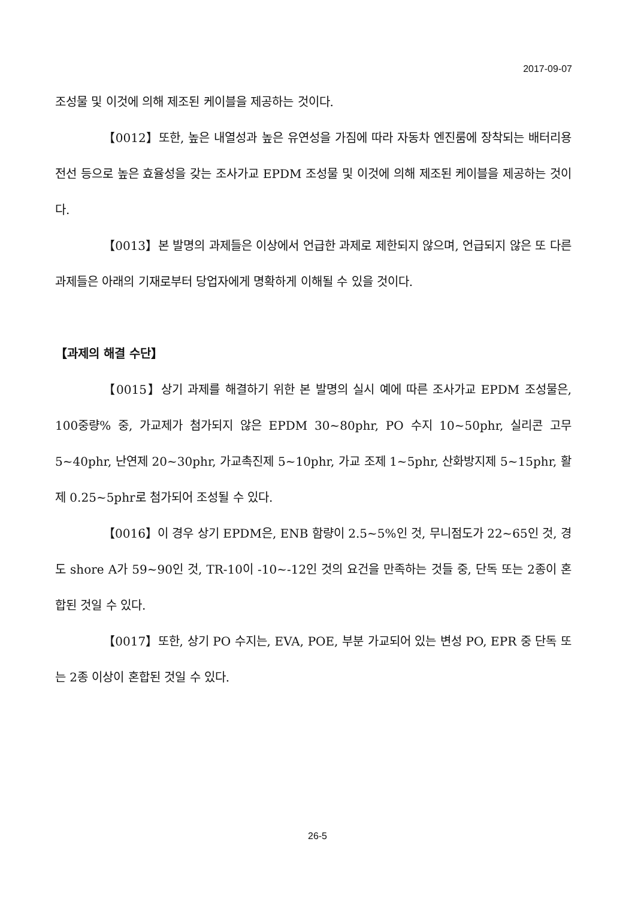2017-09-07
조성물 및 이것에 의해 제조된 케이블을 제공하는 것이다.
【0012】또한, 높은 내열성과 높은 유연성을 가짐에 따라 자동차 엔진룸에 장착되는 배터리용 전선 등으로 높은 효율성을 갖는 조사가교 EPDM 조성물 및 이것에 의해 제조된 케이블을 제공하는 것이다.
【0013】본 발명의 과제들은 이상에서 언급한 과제로 제한되지 않으며, 언급되지 않은 또 다른 과제들은 아래의 기재로부터 당업자에게 명확하게 이해될 수 있을 것이다.
【과제의 해결 수단】
【0015】상기 과제를 해결하기 위한 본 발명의 실시 예에 따른 조사가교 EPDM 조성물은, 100중량% 중, 가교제가 첨가되지 않은 EPDM 30~80phr, PO 수지 10~50phr, 실리콘 고무 5~40phr, 난연제 20~30phr, 가교촉진제 5~10phr, 가교 조제 1~5phr, 산화방지제 5~15phr, 활제 0.25~5phr로 첨가되어 조성될 수 있다.
【0016】이 경우 상기 EPDM은, ENB 함량이 2.5~5%인 것, 무니점도가 22~65인 것, 경도 shore A가 59~90인 것, TR-10이 -10~-12인 것의 요건을 만족하는 것들 중, 단독 또는 2종이 혼합된 것일 수 있다.
【0017】또한, 상기 PO 수지는, EVA, POE, 부분 가교되어 있는 변성 PO, EPR 중 단독 또는 2종 이상이 혼합된 것일 수 있다.
26-5